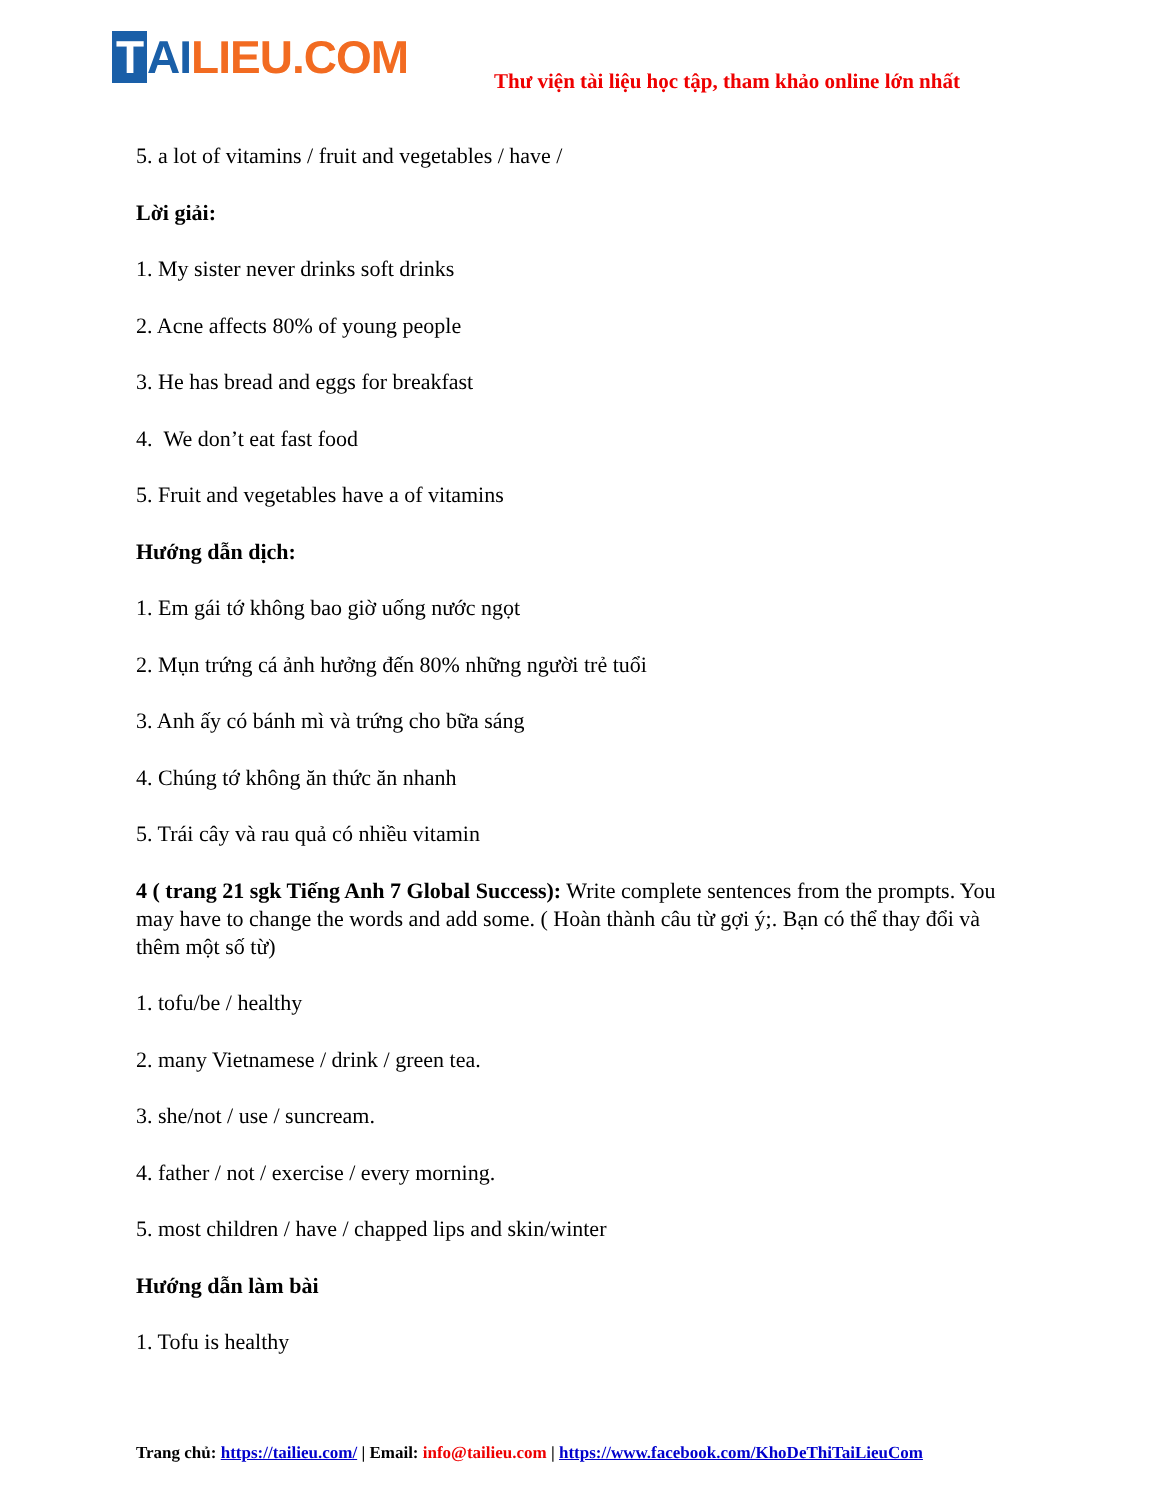T AILIEU.COM
Thư viện tài liệu học tập, tham khảo online lớn nhất
5. a lot of vitamins / fruit and vegetables / have /
Lời giải:
1. My sister never drinks soft drinks
2. Acne affects 80% of young people
3. He has bread and eggs for breakfast
4. We don’t eat fast food
5. Fruit and vegetables have a of vitamins
Hướng dẫn dịch:
1. Em gái tớ không bao giờ uống nước ngọt
2. Mụn trứng cá ảnh hưởng đến 80% những người trẻ tuổi
3. Anh ấy có bánh mì và trứng cho bữa sáng
4. Chúng tớ không ăn thức ăn nhanh
5. Trái cây và rau quả có nhiều vitamin
4 ( trang 21 sgk Tiếng Anh 7 Global Success): Write complete sentences from the prompts. You may have to change the words and add some. ( Hoàn thành câu từ gợi ý;. Bạn có thể thay đổi và thêm một số từ)
1. tofu/be / healthy
2. many Vietnamese / drink / green tea.
3. she/not / use / suncream.
4. father / not / exercise / every morning.
5. most children / have / chapped lips and skin/winter
Hướng dẫn làm bài
1. Tofu is healthy
Trang chủ: https://tailieu.com/ | Email: info@tailieu.com | https://www.facebook.com/KhoDeThiTaiLieuCom